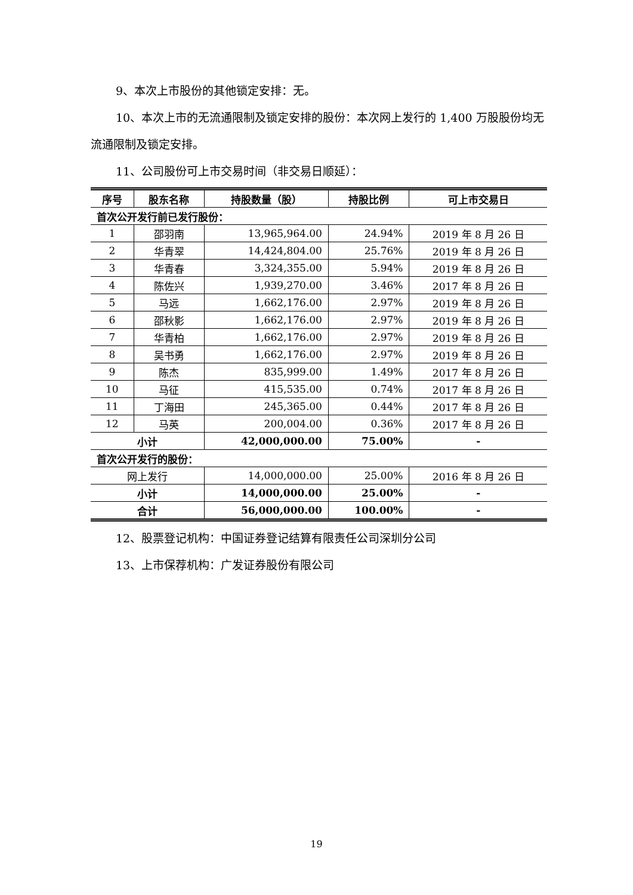9、本次上市股份的其他锁定安排：无。
10、本次上市的无流通限制及锁定安排的股份：本次网上发行的 1,400 万股股份均无流通限制及锁定安排。
11、公司股份可上市交易时间（非交易日顺延）：
| 序号 | 股东名称 | 持股数量（股） | 持股比例 | 可上市交易日 |
| --- | --- | --- | --- | --- |
| 首次公开发行前已发行股份： | | | | |
| 1 | 邵羽南 | 13,965,964.00 | 24.94% | 2019 年 8 月 26 日 |
| 2 | 华青翠 | 14,424,804.00 | 25.76% | 2019 年 8 月 26 日 |
| 3 | 华青春 | 3,324,355.00 | 5.94% | 2019 年 8 月 26 日 |
| 4 | 陈佐兴 | 1,939,270.00 | 3.46% | 2017 年 8 月 26 日 |
| 5 | 马远 | 1,662,176.00 | 2.97% | 2019 年 8 月 26 日 |
| 6 | 邵秋影 | 1,662,176.00 | 2.97% | 2019 年 8 月 26 日 |
| 7 | 华青柏 | 1,662,176.00 | 2.97% | 2019 年 8 月 26 日 |
| 8 | 吴书勇 | 1,662,176.00 | 2.97% | 2019 年 8 月 26 日 |
| 9 | 陈杰 | 835,999.00 | 1.49% | 2017 年 8 月 26 日 |
| 10 | 马征 | 415,535.00 | 0.74% | 2017 年 8 月 26 日 |
| 11 | 丁海田 | 245,365.00 | 0.44% | 2017 年 8 月 26 日 |
| 12 | 马英 | 200,004.00 | 0.36% | 2017 年 8 月 26 日 |
| 小计 | | 42,000,000.00 | 75.00% | - |
| 首次公开发行的股份： | | | | |
| 网上发行 | | 14,000,000.00 | 25.00% | 2016 年 8 月 26 日 |
| 小计 | | 14,000,000.00 | 25.00% | - |
| 合计 | | 56,000,000.00 | 100.00% | - |
12、股票登记机构：中国证券登记结算有限责任公司深圳分公司
13、上市保荐机构：广发证券股份有限公司
19